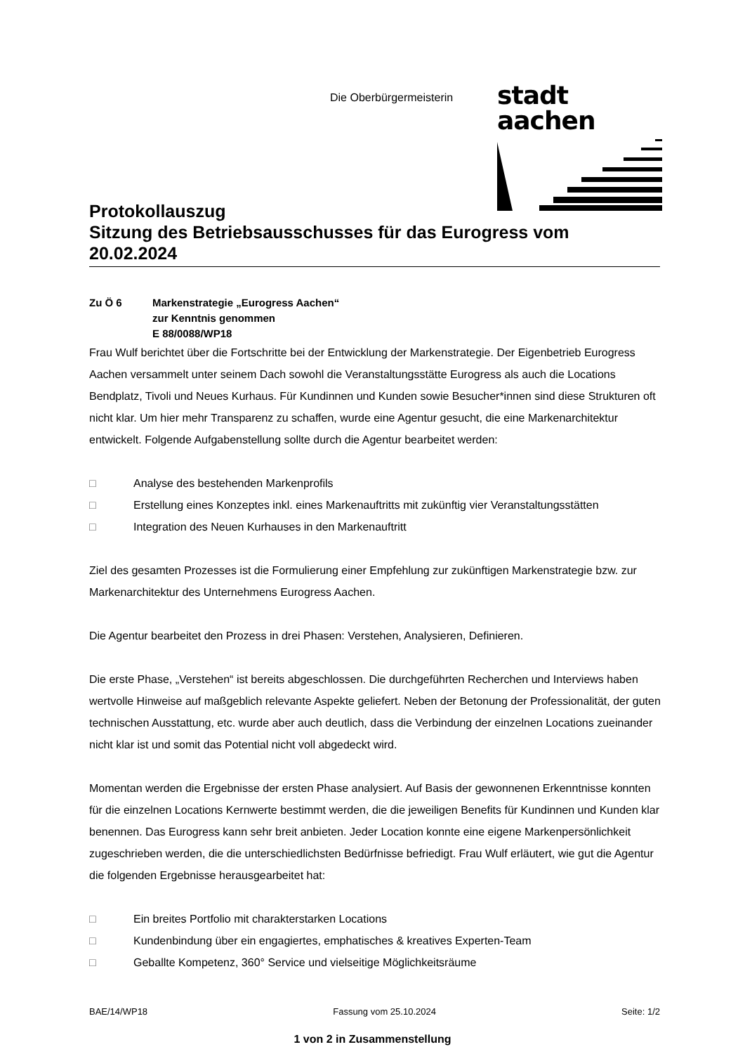Die Oberbürgermeisterin
stadt aachen
Protokollauszug
Sitzung des Betriebsausschusses für das Eurogress vom 20.02.2024
Zu Ö 6 Markenstrategie „Eurogress Aachen“
zur Kenntnis genommen
E 88/0088/WP18
Frau Wulf berichtet über die Fortschritte bei der Entwicklung der Markenstrategie. Der Eigenbetrieb Eurogress Aachen versammelt unter seinem Dach sowohl die Veranstaltungsstätte Eurogress als auch die Locations Bendplatz, Tivoli und Neues Kurhaus. Für Kundinnen und Kunden sowie Besucher*innen sind diese Strukturen oft nicht klar. Um hier mehr Transparenz zu schaffen, wurde eine Agentur gesucht, die eine Markenarchitektur entwickelt. Folgende Aufgabenstellung sollte durch die Agentur bearbeitet werden:
□ Analyse des bestehenden Markenprofils
□ Erstellung eines Konzeptes inkl. eines Markenauftritts mit zukünftig vier Veranstaltungsstätten
□ Integration des Neuen Kurhauses in den Markenauftritt
Ziel des gesamten Prozesses ist die Formulierung einer Empfehlung zur zukünftigen Markenstrategie bzw. zur Markenarchitektur des Unternehmens Eurogress Aachen.
Die Agentur bearbeitet den Prozess in drei Phasen: Verstehen, Analysieren, Definieren.
Die erste Phase, „Verstehen“ ist bereits abgeschlossen. Die durchgeführten Recherchen und Interviews haben wertvolle Hinweise auf maßgeblich relevante Aspekte geliefert. Neben der Betonung der Professionalität, der guten technischen Ausstattung, etc. wurde aber auch deutlich, dass die Verbindung der einzelnen Locations zueinander nicht klar ist und somit das Potential nicht voll abgedeckt wird.
Momentan werden die Ergebnisse der ersten Phase analysiert. Auf Basis der gewonnenen Erkenntnisse konnten für die einzelnen Locations Kernwerte bestimmt werden, die die jeweiligen Benefits für Kundinnen und Kunden klar benennen. Das Eurogress kann sehr breit anbieten. Jeder Location konnte eine eigene Markenpersönlichkeit zugeschrieben werden, die die unterschiedlichsten Bedürfnisse befriedigt. Frau Wulf erläutert, wie gut die Agentur die folgenden Ergebnisse herausgearbeitet hat:
□ Ein breites Portfolio mit charakterstarken Locations
□ Kundenbindung über ein engagiertes, emphatisches & kreatives Experten-Team
□ Geballte Kompetenz, 360° Service und vielseitige Möglichkeitsräume
BAE/14/WP18 Fassung vom 25.10.2024 Seite: 1/2
1 von 2 in Zusammenstellung